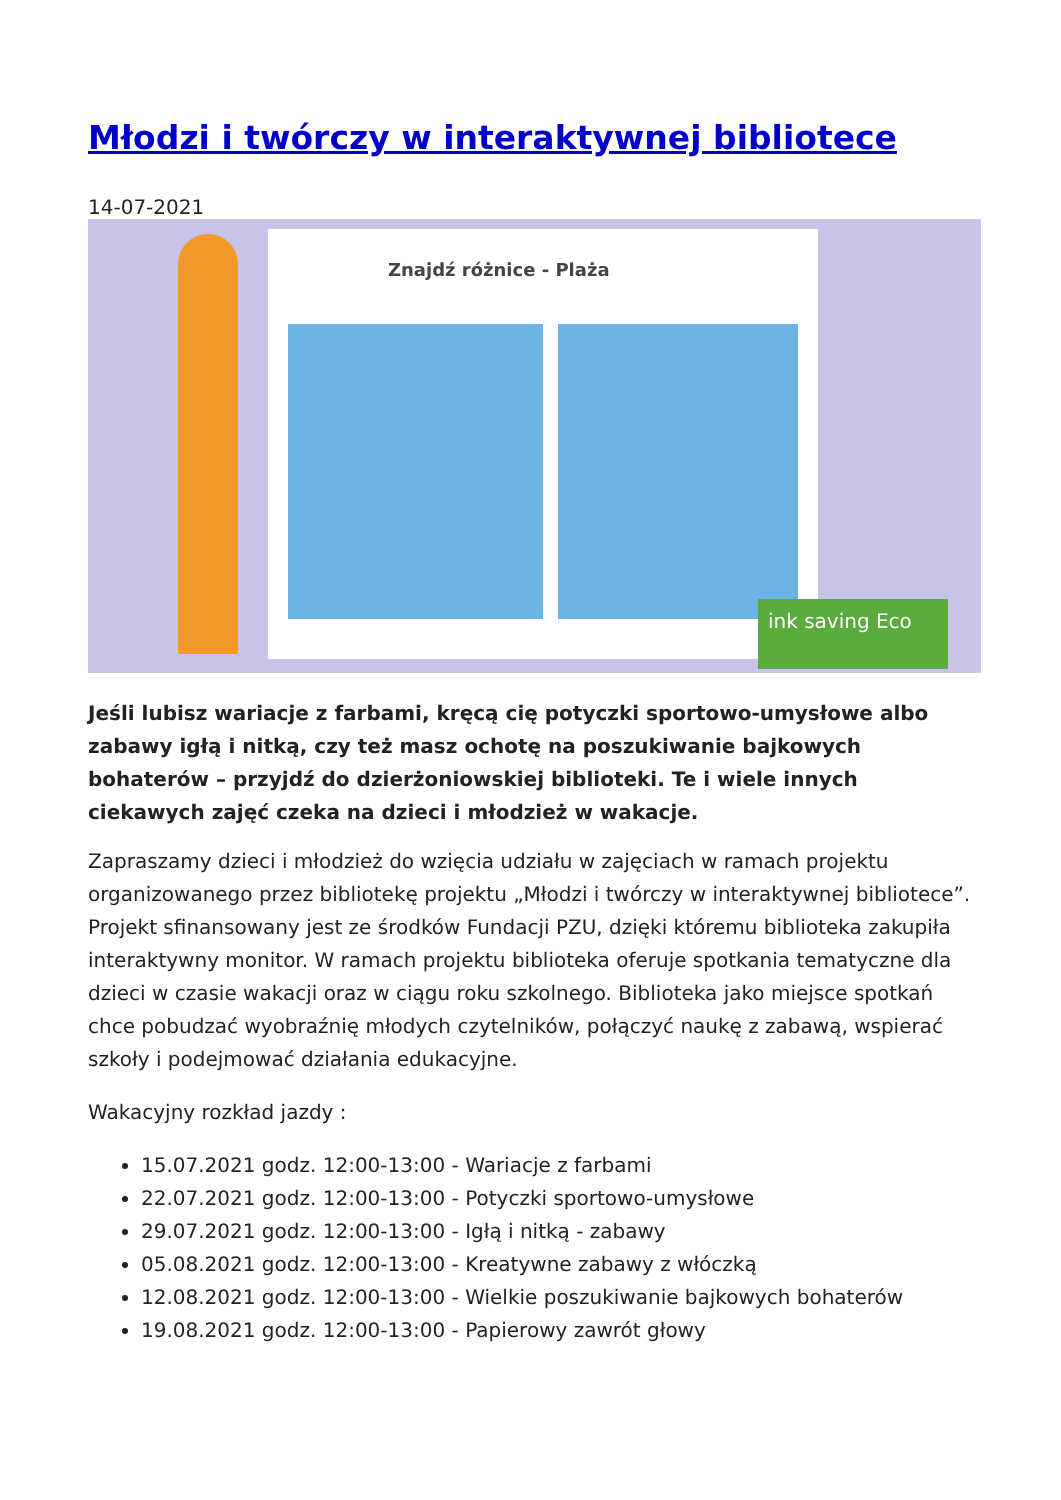Młodzi i twórczy w interaktywnej bibliotece
14-07-2021
ink saving Eco
Znajdź różnice - Plaża
Jeśli lubisz wariacje z farbami, kręcą cię potyczki sportowo-umysłowe albo zabawy igłą i nitką, czy też masz ochotę na poszukiwanie bajkowych bohaterów – przyjdź do dzierżoniowskiej biblioteki. Te i wiele innych ciekawych zajęć czeka na dzieci i młodzież w wakacje.
Zapraszamy dzieci i młodzież do wzięcia udziału w zajęciach w ramach projektu organizowanego przez bibliotekę projektu „Młodzi i twórczy w interaktywnej bibliotece”. Projekt sfinansowany jest ze środków Fundacji PZU, dzięki któremu biblioteka zakupiła interaktywny monitor. W ramach projektu biblioteka oferuje spotkania tematyczne dla dzieci w czasie wakacji oraz w ciągu roku szkolnego. Biblioteka jako miejsce spotkań chce pobudzać wyobraźnię młodych czytelników, połączyć naukę z zabawą, wspierać szkoły i podejmować działania edukacyjne.
Wakacyjny rozkład jazdy :
15.07.2021 godz. 12:00-13:00 - Wariacje z farbami
22.07.2021 godz. 12:00-13:00 - Potyczki sportowo-umysłowe
29.07.2021 godz. 12:00-13:00 - Igłą i nitką - zabawy
05.08.2021 godz. 12:00-13:00 - Kreatywne zabawy z włóczką
12.08.2021 godz. 12:00-13:00 - Wielkie poszukiwanie bajkowych bohaterów
19.08.2021 godz. 12:00-13:00 - Papierowy zawrót głowy